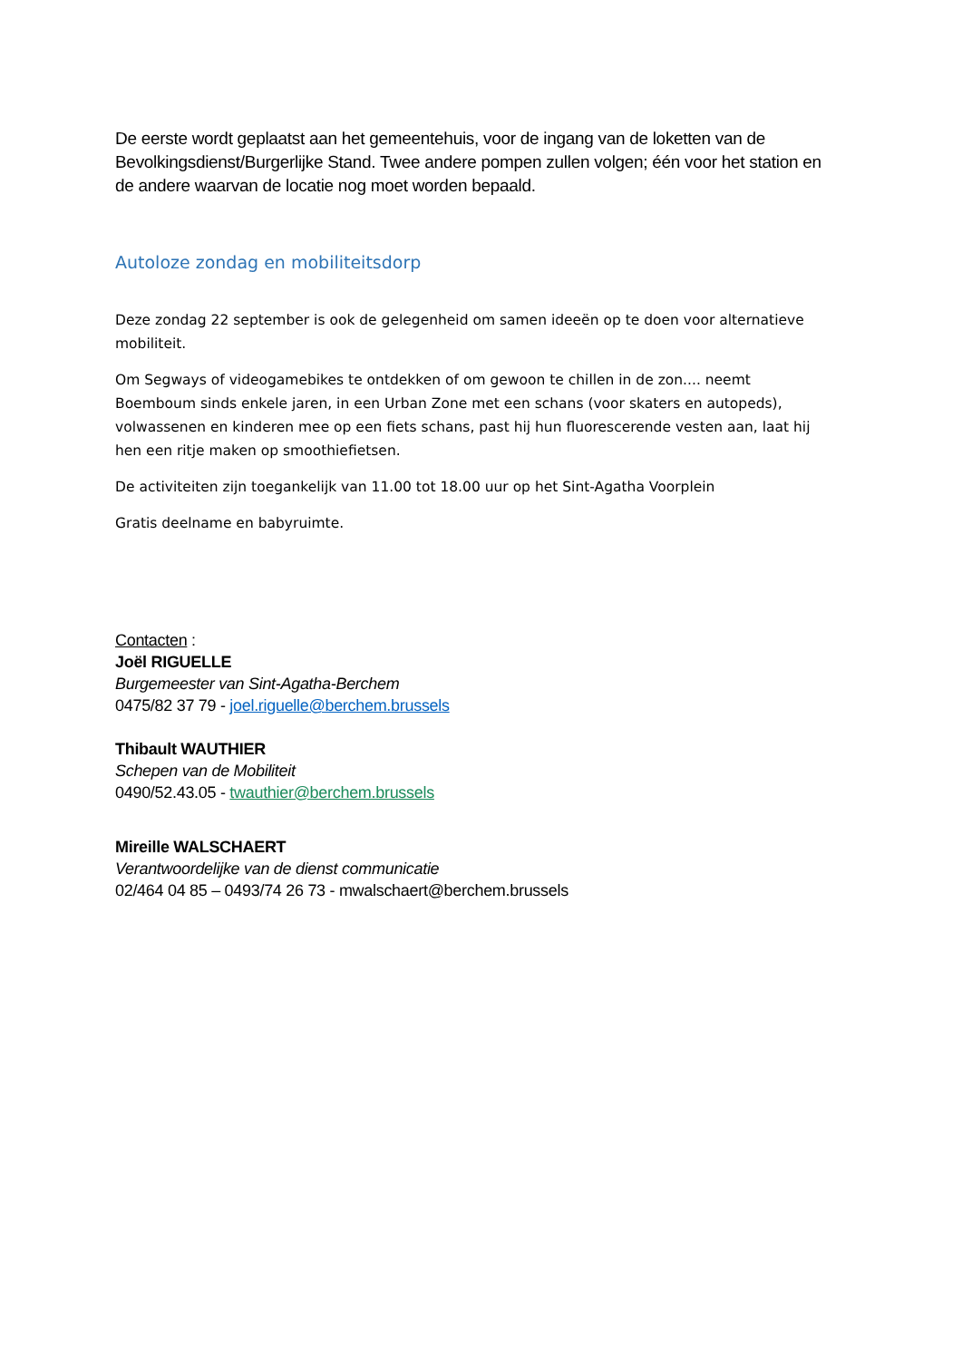De eerste wordt geplaatst aan het gemeentehuis, voor de ingang van de loketten van de Bevolkingsdienst/Burgerlijke Stand. Twee andere pompen zullen volgen; één voor het station en de andere waarvan de locatie nog moet worden bepaald.
Autoloze zondag en mobiliteitsdorp
Deze zondag 22 september is ook de gelegenheid om samen ideeën op te doen voor alternatieve mobiliteit.
Om Segways of videogamebikes te ontdekken of om gewoon te chillen in de zon.... neemt Boemboum sinds enkele jaren, in een Urban Zone met een schans (voor skaters en autopeds), volwassenen en kinderen mee op een fiets schans, past hij hun fluorescerende vesten aan, laat hij hen een ritje maken op smoothiefietsen.
De activiteiten zijn toegankelijk van 11.00 tot 18.00 uur op het Sint-Agatha Voorplein
Gratis deelname en babyruimte.
Contacten :
Joël RIGUELLE
Burgemeester van Sint-Agatha-Berchem
0475/82 37 79 - joel.riguelle@berchem.brussels
Thibault WAUTHIER
Schepen van de Mobiliteit
0490/52.43.05 - twauthier@berchem.brussels
Mireille WALSCHAERT
Verantwoordelijke van de dienst communicatie
02/464 04 85 – 0493/74 26 73 - mwalschaert@berchem.brussels